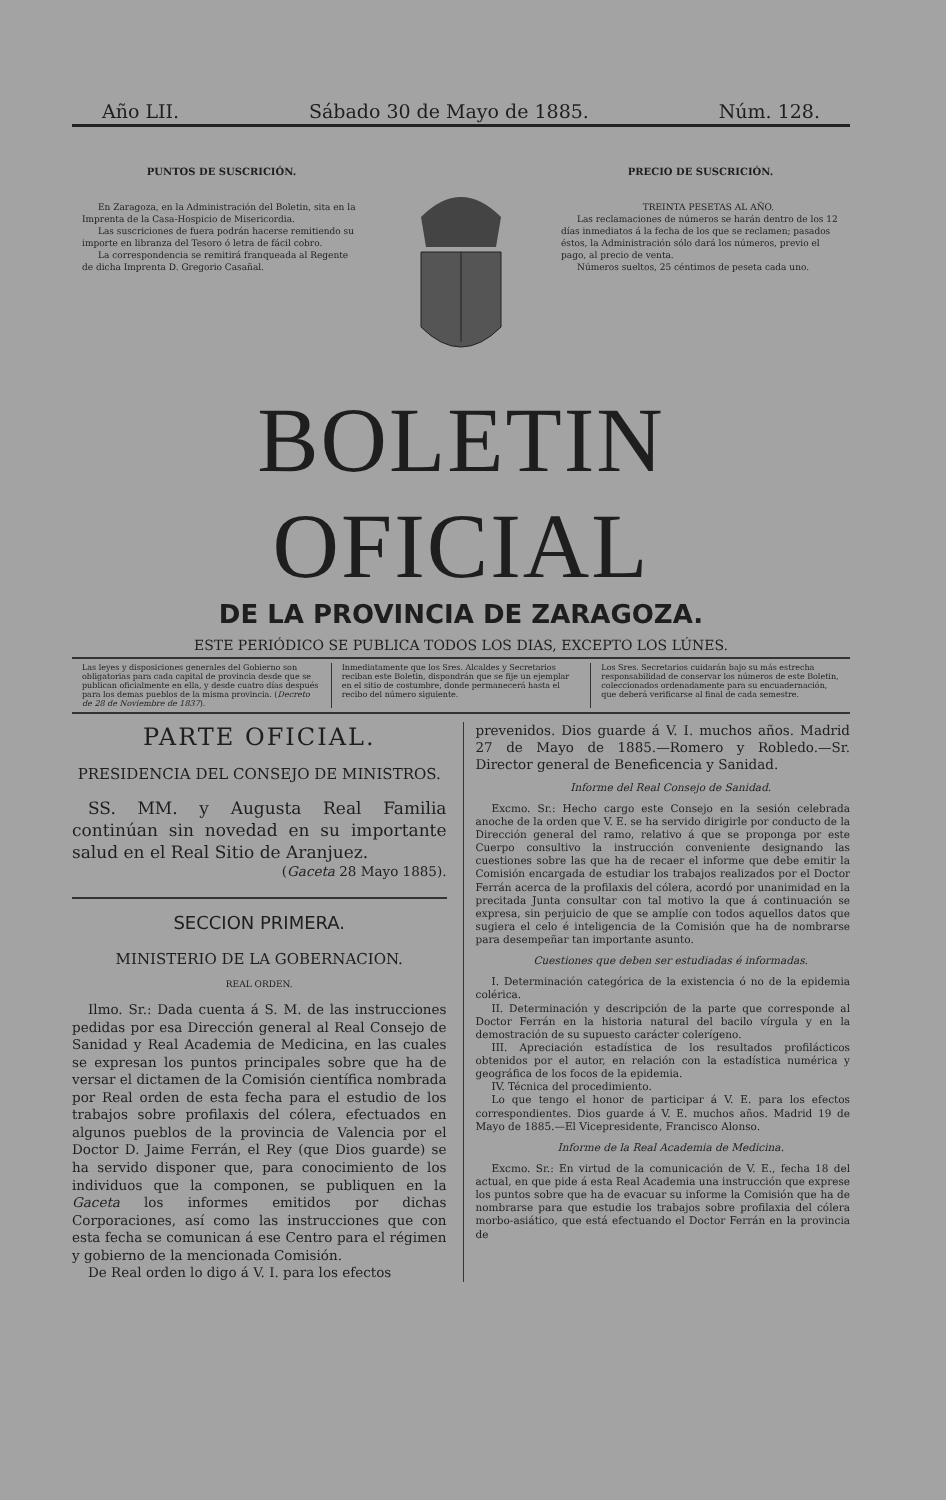Año LII. Sábado 30 de Mayo de 1885. Núm. 128.
PUNTOS DE SUSCRICIÓN.
En Zaragoza, en la Administración del Boletin, sita en la Imprenta de la Casa-Hospicio de Misericordia.
Las suscriciones de fuera podrán hacerse remitiendo su importe en libranza del Tesoro ó letra de fácil cobro.
La correspondencia se remitirá franqueada al Regente de dicha Imprenta D. Gregorio Casañal.
PRECIO DE SUSCRICIÓN.
TREINTA PESETAS AL AÑO.
Las reclamaciones de números se harán dentro de los 12 días inmediatos á la fecha de los que se reclamen; pasados éstos, la Administración sólo dará los números, previo el pago, al precio de venta.
Números sueltos, 25 céntimos de peseta cada uno.
BOLETIN OFICIAL
DE LA PROVINCIA DE ZARAGOZA.
ESTE PERIÓDICO SE PUBLICA TODOS LOS DIAS, EXCEPTO LOS LÚNES.
Las leyes y disposiciones generales del Gobierno son obligatorias para cada capital de provincia desde que se publican oficialmente en ella, y desde cuatro días después para los demas pueblos de la misma provincia. (Decreto de 28 de Noviembre de 1837).
Inmediatamente que los Sres. Alcaldes y Secretarios reciban este Boletin, dispondrán que se fije un ejemplar en el sitio de costumbre, donde permanecerá hasta el recibo del número siguiente.
Los Sres. Secretarios cuidarán bajo su más estrecha responsabilidad de conservar los números de este Boletin, coleccionados ordenadamente para su encuadernación, que deberá verificarse al final de cada semestre.
PARTE OFICIAL.
PRESIDENCIA DEL CONSEJO DE MINISTROS.
SS. MM. y Augusta Real Familia continúan sin novedad en su importante salud en el Real Sitio de Aranjuez.
(Gaceta 28 Mayo 1885).
SECCION PRIMERA.
MINISTERIO DE LA GOBERNACION.
REAL ORDEN.
Ilmo. Sr.: Dada cuenta á S. M. de las instrucciones pedidas por esa Dirección general al Real Consejo de Sanidad y Real Academia de Medicina, en las cuales se expresan los puntos principales sobre que ha de versar el dictamen de la Comisión científica nombrada por Real orden de esta fecha para el estudio de los trabajos sobre profilaxis del cólera, efectuados en algunos pueblos de la provincia de Valencia por el Doctor D. Jaime Ferrán, el Rey (que Dios guarde) se ha servido disponer que, para conocimiento de los individuos que la componen, se publiquen en la Gaceta los informes emitidos por dichas Corporaciones, así como las instrucciones que con esta fecha se comunican á ese Centro para el régimen y gobierno de la mencionada Comisión.
De Real orden lo digo á V. I. para los efectos
prevenidos. Dios guarde á V. I. muchos años. Madrid 27 de Mayo de 1885.—Romero y Robledo.—Sr. Director general de Beneficencia y Sanidad.
Informe del Real Consejo de Sanidad.
Excmo. Sr.: Hecho cargo este Consejo en la sesión celebrada anoche de la orden que V. E. se ha servido dirigirle por conducto de la Dirección general del ramo, relativo á que se proponga por este Cuerpo consultivo la instrucción conveniente designando las cuestiones sobre las que ha de recaer el informe que debe emitir la Comisión encargada de estudiar los trabajos realizados por el Doctor Ferrán acerca de la profilaxis del cólera, acordó por unanimidad en la precitada Junta consultar con tal motivo la que á continuación se expresa, sin perjuicio de que se amplíe con todos aquellos datos que sugiera el celo é inteligencia de la Comisión que ha de nombrarse para desempeñar tan importante asunto.
Cuestiones que deben ser estudiadas é informadas.
I. Determinación categórica de la existencia ó no de la epidemia colérica.
II. Determinación y descripción de la parte que corresponde al Doctor Ferrán en la historia natural del bacilo vírgula y en la demostración de su supuesto carácter colerígeno.
III. Apreciación estadística de los resultados profilácticos obtenidos por el autor, en relación con la estadística numérica y geográfica de los focos de la epidemia.
IV. Técnica del procedimiento.
Lo que tengo el honor de participar á V. E. para los efectos correspondientes. Dios guarde á V. E. muchos años. Madrid 19 de Mayo de 1885.—El Vicepresidente, Francisco Alonso.
Informe de la Real Academia de Medicina.
Excmo. Sr.: En virtud de la comunicación de V. E., fecha 18 del actual, en que pide á esta Real Academia una instrucción que exprese los puntos sobre que ha de evacuar su informe la Comisión que ha de nombrarse para que estudie los trabajos sobre profilaxia del cólera morbo-asiático, que está efectuando el Doctor Ferrán en la provincia de